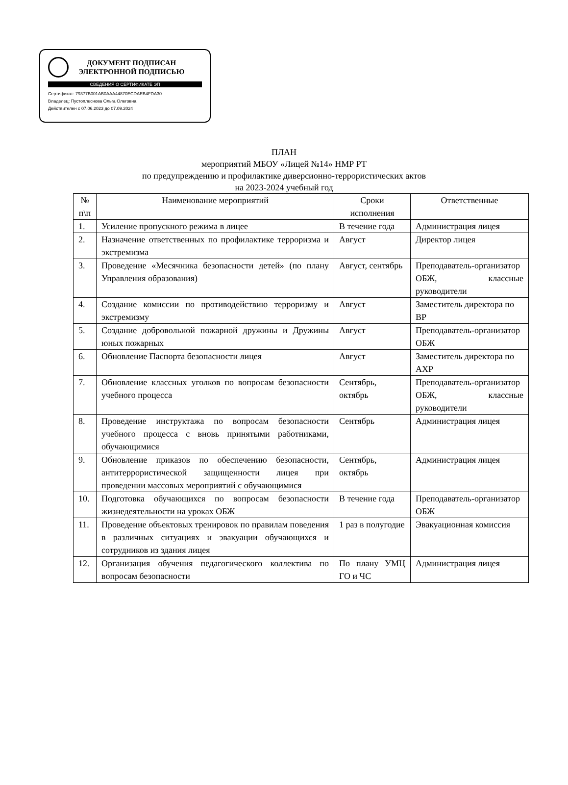ДОКУМЕНТ ПОДПИСАН
ЭЛЕКТРОННОЙ ПОДПИСЬЮ
СВЕДЕНИЯ О СЕРТИФИКАТЕ ЭП
Сертификат: 79377B001AB0AAA44870ECDAEB4FDA30
Владелец: Пустоплеснова Ольга Олеговна
Действителен с 07.06.2023 до 07.09.2024
ПЛАН
мероприятий МБОУ «Лицей №14» НМР РТ
по предупреждению и профилактике диверсионно-террористических актов
на 2023-2024 учебный год
| № п\п | Наименование мероприятий | Сроки исполнения | Ответственные |
| --- | --- | --- | --- |
| 1. | Усиление пропускного режима в лицее | В течение года | Администрация лицея |
| 2. | Назначение ответственных по профилактике терроризма и экстремизма | Август | Директор лицея |
| 3. | Проведение «Месячника безопасности детей» (по плану Управления образования) | Август, сентябрь | Преподаватель-организатор ОБЖ, классные руководители |
| 4. | Создание комиссии по противодействию терроризму и экстремизму | Август | Заместитель директора по ВР |
| 5. | Создание добровольной пожарной дружины и Дружины юных пожарных | Август | Преподаватель-организатор ОБЖ |
| 6. | Обновление Паспорта безопасности лицея | Август | Заместитель директора по АХР |
| 7. | Обновление классных уголков по вопросам безопасности учебного процесса | Сентябрь, октябрь | Преподаватель-организатор ОБЖ, классные руководители |
| 8. | Проведение инструктажа по вопросам безопасности учебного процесса с вновь принятыми работниками, обучающимися | Сентябрь | Администрация лицея |
| 9. | Обновление приказов по обеспечению безопасности, антитеррористической защищенности лицея при проведении массовых мероприятий с обучающимися | Сентябрь, октябрь | Администрация лицея |
| 10. | Подготовка обучающихся по вопросам безопасности жизнедеятельности на уроках ОБЖ | В течение года | Преподаватель-организатор ОБЖ |
| 11. | Проведение объектовых тренировок по правилам поведения в различных ситуациях и эвакуации обучающихся и сотрудников из здания лицея | 1 раз в полугодие | Эвакуационная комиссия |
| 12. | Организация обучения педагогического коллектива по вопросам безопасности | По плану УМЦ ГО и ЧС | Администрация лицея |